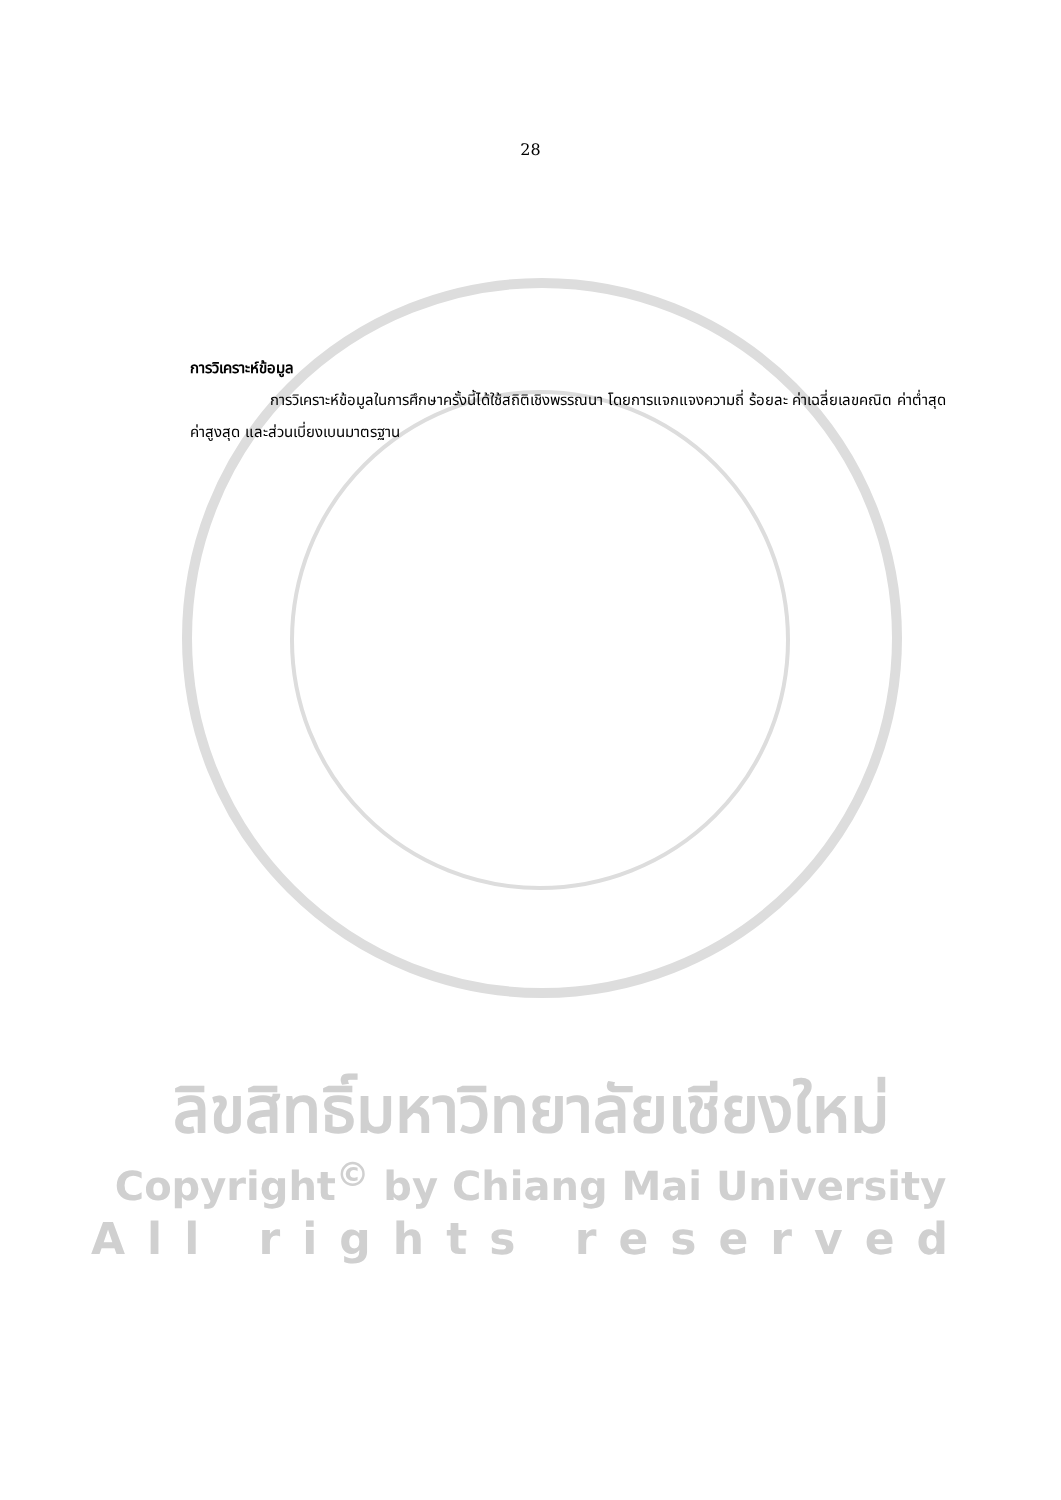28
การวิเคราะห์ข้อมูล
การวิเคราะห์ข้อมูลในการศึกษาครั้งนี้ได้ใช้สถิติเชิงพรรณนา โดยการแจกแจงความถี่ ร้อยละ ค่าเฉลี่ยเลขคณิต ค่าต่ำสุด ค่าสูงสุด และส่วนเบี่ยงเบนมาตรฐาน
ลิขสิทธิ์มหาวิทยาลัยเชียงใหม่
Copyright<sup>©</sup> by Chiang Mai University
All rights reserved